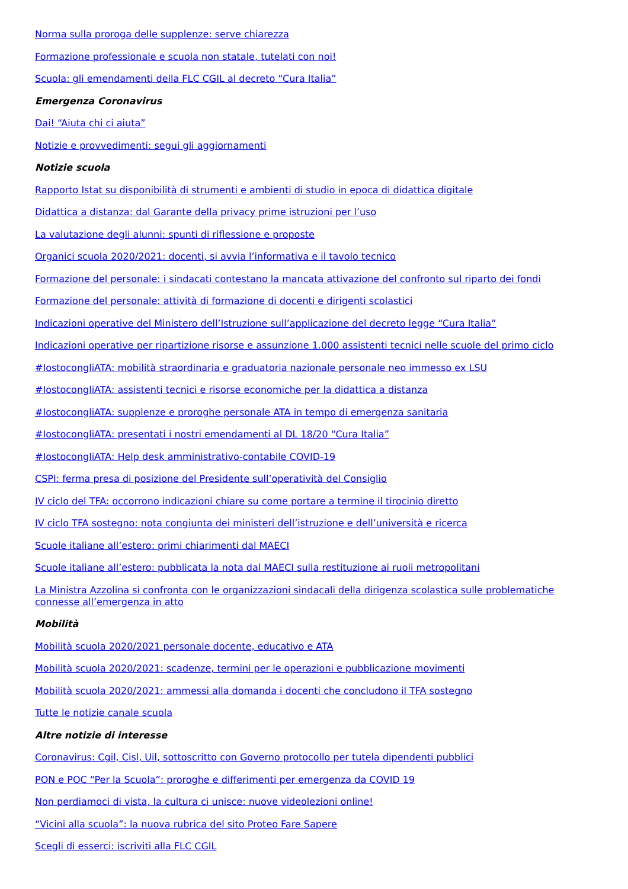Norma sulla proroga delle supplenze: serve chiarezza
Formazione professionale e scuola non statale, tutelati con noi!
Scuola: gli emendamenti della FLC CGIL al decreto “Cura Italia”
Emergenza Coronavirus
Dai! “Aiuta chi ci aiuta”
Notizie e provvedimenti: segui gli aggiornamenti
Notizie scuola
Rapporto Istat su disponibilità di strumenti e ambienti di studio in epoca di didattica digitale
Didattica a distanza: dal Garante della privacy prime istruzioni per l’uso
La valutazione degli alunni: spunti di riflessione e proposte
Organici scuola 2020/2021: docenti, si avvia l’informativa e il tavolo tecnico
Formazione del personale: i sindacati contestano la mancata attivazione del confronto sul riparto dei fondi
Formazione del personale: attività di formazione di docenti e dirigenti scolastici
Indicazioni operative del Ministero dell’Istruzione sull’applicazione del decreto legge “Cura Italia”
Indicazioni operative per ripartizione risorse e assunzione 1.000 assistenti tecnici nelle scuole del primo ciclo
#IostocongliATA: mobilità straordinaria e graduatoria nazionale personale neo immesso ex LSU
#IostocongliATA: assistenti tecnici e risorse economiche per la didattica a distanza
#IostocongliATA: supplenze e proroghe personale ATA in tempo di emergenza sanitaria
#IostocongliATA: presentati i nostri emendamenti al DL 18/20 “Cura Italia”
#IostocongliATA: Help desk amministrativo-contabile COVID-19
CSPI: ferma presa di posizione del Presidente sull’operatività del Consiglio
IV ciclo del TFA: occorrono indicazioni chiare su come portare a termine il tirocinio diretto
IV ciclo TFA sostegno: nota congiunta dei ministeri dell’istruzione e dell’università e ricerca
Scuole italiane all’estero: primi chiarimenti dal MAECI
Scuole italiane all’estero: pubblicata la nota dal MAECI sulla restituzione ai ruoli metropolitani
La Ministra Azzolina si confronta con le organizzazioni sindacali della dirigenza scolastica sulle problematiche connesse all’emergenza in atto
Mobilità
Mobilità scuola 2020/2021 personale docente, educativo e ATA
Mobilità scuola 2020/2021: scadenze, termini per le operazioni e pubblicazione movimenti
Mobilità scuola 2020/2021: ammessi alla domanda i docenti che concludono il TFA sostegno
Tutte le notizie canale scuola
Altre notizie di interesse
Coronavirus: Cgil, Cisl, Uil, sottoscritto con Governo protocollo per tutela dipendenti pubblici
PON e POC “Per la Scuola”: proroghe e differimenti per emergenza da COVID 19
Non perdiamoci di vista, la cultura ci unisce: nuove videolezioni online!
“Vicini alla scuola”: la nuova rubrica del sito Proteo Fare Sapere
Scegli di esserci: iscriviti alla FLC CGIL